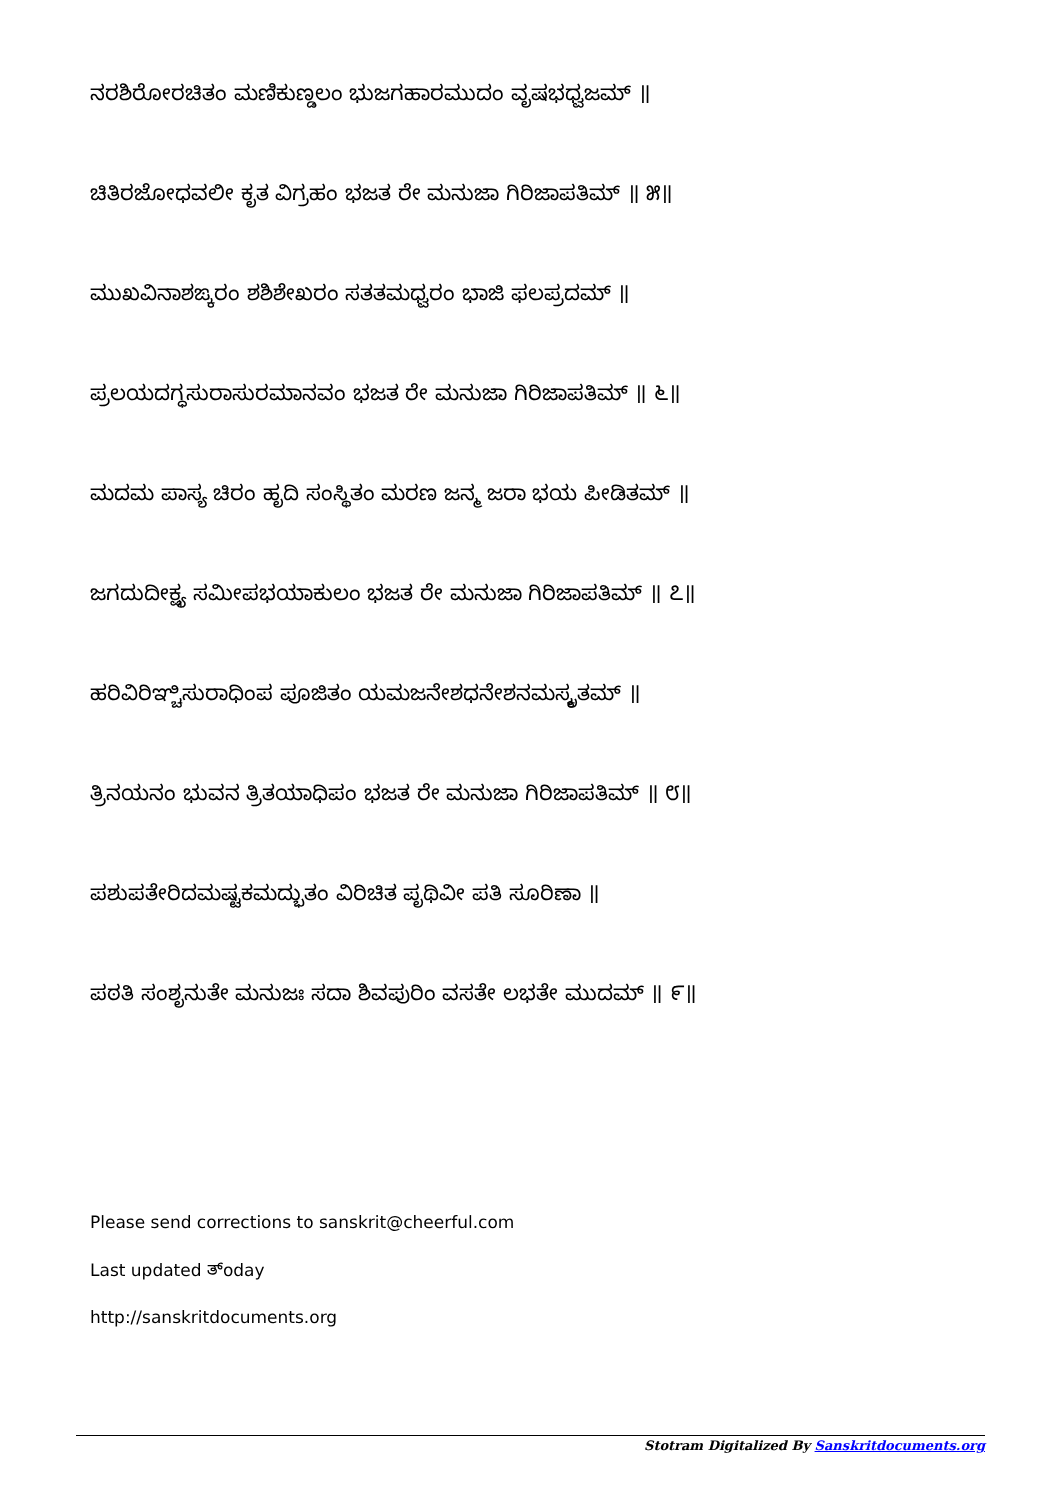ನರಶಿರೋರಚಿತಂ ಮಣಿಕುಣ್ಡಲಂ ಭುಜಗಹಾರಮುದಂ ವೃಷಭಧ್ವಜಮ್ ॥
ಚಿತಿರಜೋಧವಲೀ ಕೃತ ವಿಗ್ರಹಂ ಭಜತ ರೇ ಮನುಜಾ ಗಿರಿಜಾಪತಿಮ್ ॥ ೫॥
ಮುಖವಿನಾಶಙ್ಕರಂ ಶಶಿಶೇಖರಂ ಸತತಮಧ್ವರಂ ಭಾಜಿ ಫಲಪ್ರದಮ್ ॥
ಪ್ರಲಯದಗ್ಧಸುರಾಸುರಮಾನವಂ ಭಜತ ರೇ ಮನುಜಾ ಗಿರಿಜಾಪತಿಮ್ ॥ ೬॥
ಮದಮ ಪಾಸ್ಯ ಚಿರಂ ಹೃದಿ ಸಂಸ್ಥಿತಂ ಮರಣ ಜನ್ಮ ಜರಾ ಭಯ ಪೀಡಿತಮ್ ॥
ಜಗದುದೀಕ್ಷ್ಯ ಸಮೀಪಭಯಾಕುಲಂ ಭಜತ ರೇ ಮನುಜಾ ಗಿರಿಜಾಪತಿಮ್ ॥ ೭॥
ಹರಿವಿರಿಞ್ಚಿಸುರಾಧಿಂಪ ಪೂಜಿತಂ ಯಮಜನೇಶಧನೇಶನಮಸ್ಕೃತಮ್ ॥
ತ್ರಿನಯನಂ ಭುವನ ತ್ರಿತಯಾಧಿಪಂ ಭಜತ ರೇ ಮನುಜಾ ಗಿರಿಜಾಪತಿಮ್ ॥ ೮॥
ಪಶುಪತೇರಿದಮಷ್ಟಕಮದ್ಭುತಂ ವಿರಿಚಿತ ಪೃಥಿವೀ ಪತಿ ಸೂರಿಣಾ ॥
ಪಠತಿ ಸಂಶೃನುತೇ ಮನುಜಃ ಸದಾ ಶಿವಪುರಿಂ ವಸತೇ ಲಭತೇ ಮುದಮ್ ॥ ೯॥
Please send corrections to sanskrit@cheerful.com
Last updated ತ್oday
http://sanskritdocuments.org
Stotram Digitalized By Sanskritdocuments.org